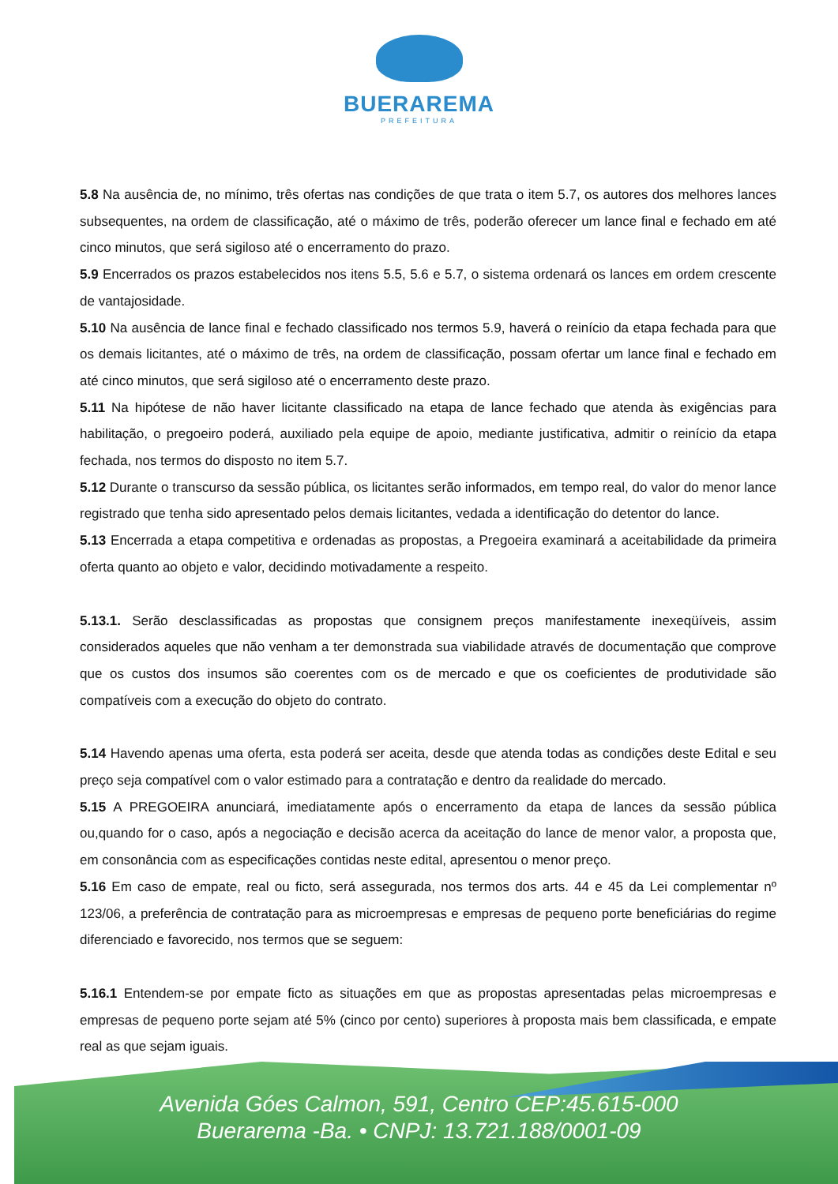BUERAREMA
PREFEITURA
5.8 Na ausência de, no mínimo, três ofertas nas condições de que trata o item 5.7, os autores dos melhores lances subsequentes, na ordem de classificação, até o máximo de três, poderão oferecer um lance final e fechado em até cinco minutos, que será sigiloso até o encerramento do prazo.
5.9 Encerrados os prazos estabelecidos nos itens 5.5, 5.6 e 5.7, o sistema ordenará os lances em ordem crescente de vantajosidade.
5.10 Na ausência de lance final e fechado classificado nos termos 5.9, haverá o reinício da etapa fechada para que os demais licitantes, até o máximo de três, na ordem de classificação, possam ofertar um lance final e fechado em até cinco minutos, que será sigiloso até o encerramento deste prazo.
5.11 Na hipótese de não haver licitante classificado na etapa de lance fechado que atenda às exigências para habilitação, o pregoeiro poderá, auxiliado pela equipe de apoio, mediante justificativa, admitir o reinício da etapa fechada, nos termos do disposto no item 5.7.
5.12 Durante o transcurso da sessão pública, os licitantes serão informados, em tempo real, do valor do menor lance registrado que tenha sido apresentado pelos demais licitantes, vedada a identificação do detentor do lance.
5.13 Encerrada a etapa competitiva e ordenadas as propostas, a Pregoeira examinará a aceitabilidade da primeira oferta quanto ao objeto e valor, decidindo motivadamente a respeito.
5.13.1. Serão desclassificadas as propostas que consignem preços manifestamente inexeqüíveis, assim considerados aqueles que não venham a ter demonstrada sua viabilidade através de documentação que comprove que os custos dos insumos são coerentes com os de mercado e que os coeficientes de produtividade são compatíveis com a execução do objeto do contrato.
5.14 Havendo apenas uma oferta, esta poderá ser aceita, desde que atenda todas as condições deste Edital e seu preço seja compatível com o valor estimado para a contratação e dentro da realidade do mercado.
5.15 A PREGOEIRA anunciará, imediatamente após o encerramento da etapa de lances da sessão pública ou,quando for o caso, após a negociação e decisão acerca da aceitação do lance de menor valor, a proposta que, em consonância com as especificações contidas neste edital, apresentou o menor preço.
5.16 Em caso de empate, real ou ficto, será assegurada, nos termos dos arts. 44 e 45 da Lei complementar nº 123/06, a preferência de contratação para as microempresas e empresas de pequeno porte beneficiárias do regime diferenciado e favorecido, nos termos que se seguem:
5.16.1 Entendem-se por empate ficto as situações em que as propostas apresentadas pelas microempresas e empresas de pequeno porte sejam até 5% (cinco por cento) superiores à proposta mais bem classificada, e empate real as que sejam iguais.
Avenida Góes Calmon, 591, Centro CEP:45.615-000
Buerarema -Ba. • CNPJ: 13.721.188/0001-09